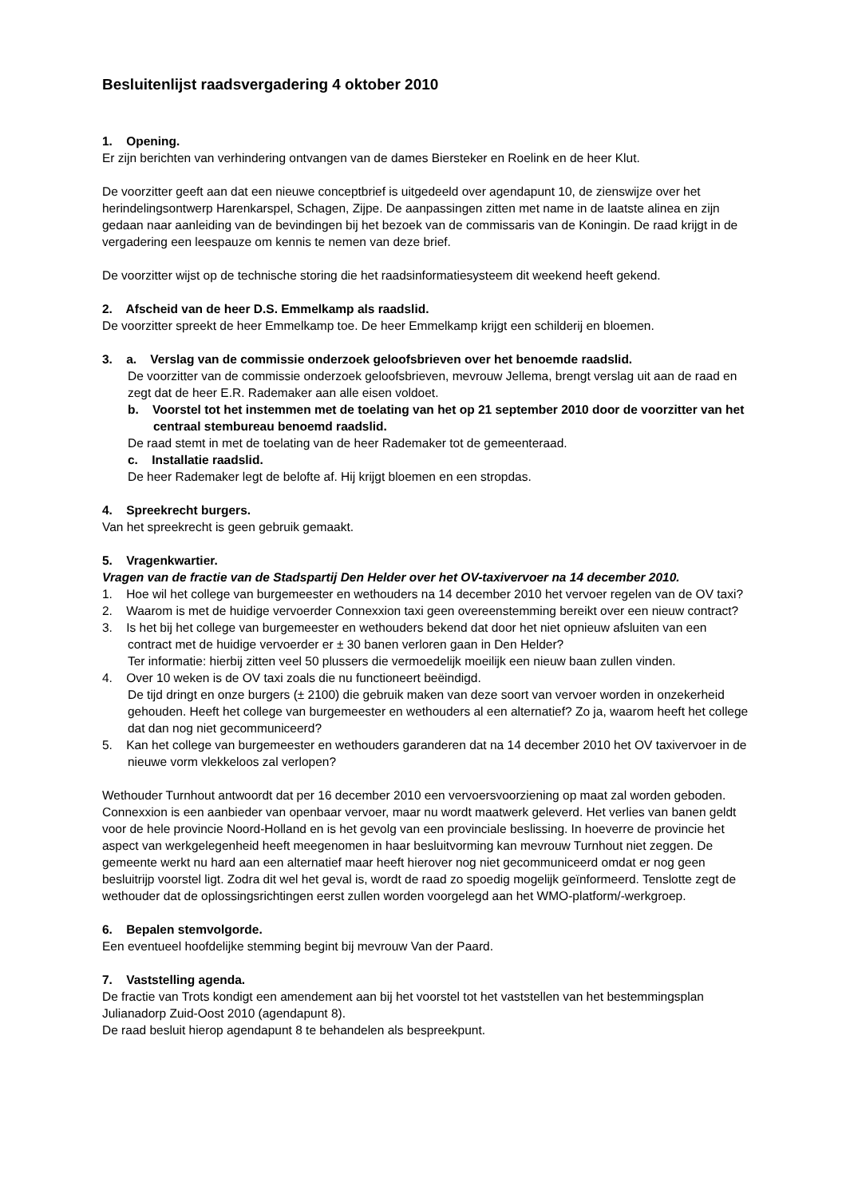Besluitenlijst raadsvergadering 4 oktober 2010
1. Opening.
Er zijn berichten van verhindering ontvangen van de dames Biersteker en Roelink en de heer Klut.
De voorzitter geeft aan dat een nieuwe conceptbrief is uitgedeeld over agendapunt 10, de zienswijze over het herindelingsontwerp Harenkarspel, Schagen, Zijpe. De aanpassingen zitten met name in de laatste alinea en zijn gedaan naar aanleiding van de bevindingen bij het bezoek van de commissaris van de Koningin. De raad krijgt in de vergadering een leespauze om kennis te nemen van deze brief.
De voorzitter wijst op de technische storing die het raadsinformatiesysteem dit weekend heeft gekend.
2. Afscheid van de heer D.S. Emmelkamp als raadslid.
De voorzitter spreekt de heer Emmelkamp toe. De heer Emmelkamp krijgt een schilderij en bloemen.
3. a. Verslag van de commissie onderzoek geloofsbrieven over het benoemde raadslid.
De voorzitter van de commissie onderzoek geloofsbrieven, mevrouw Jellema, brengt verslag uit aan de raad en zegt dat de heer E.R. Rademaker aan alle eisen voldoet.
b. Voorstel tot het instemmen met de toelating van het op 21 september 2010 door de voorzitter van het centraal stembureau benoemd raadslid.
De raad stemt in met de toelating van de heer Rademaker tot de gemeenteraad.
c. Installatie raadslid.
De heer Rademaker legt de belofte af. Hij krijgt bloemen en een stropdas.
4. Spreekrecht burgers.
Van het spreekrecht is geen gebruik gemaakt.
5. Vragenkwartier.
Vragen van de fractie van de Stadspartij Den Helder over het OV-taxivervoer na 14 december 2010.
1. Hoe wil het college van burgemeester en wethouders na 14 december 2010 het vervoer regelen van de OV taxi?
2. Waarom is met de huidige vervoerder Connexxion taxi geen overeenstemming bereikt over een nieuw contract?
3. Is het bij het college van burgemeester en wethouders bekend dat door het niet opnieuw afsluiten van een contract met de huidige vervoerder er ± 30 banen verloren gaan in Den Helder?
Ter informatie: hierbij zitten veel 50 plussers die vermoedelijk moeilijk een nieuw baan zullen vinden.
4. Over 10 weken is de OV taxi zoals die nu functioneert beëindigd.
De tijd dringt en onze burgers (± 2100) die gebruik maken van deze soort van vervoer worden in onzekerheid gehouden. Heeft het college van burgemeester en wethouders al een alternatief? Zo ja, waarom heeft het college dat dan nog niet gecommuniceerd?
5. Kan het college van burgemeester en wethouders garanderen dat na 14 december 2010 het OV taxivervoer in de nieuwe vorm vlekkeloos zal verlopen?
Wethouder Turnhout antwoordt dat per 16 december 2010 een vervoersvoorziening op maat zal worden geboden. Connexxion is een aanbieder van openbaar vervoer, maar nu wordt maatwerk geleverd. Het verlies van banen geldt voor de hele provincie Noord-Holland en is het gevolg van een provinciale beslissing. In hoeverre de provincie het aspect van werkgelegenheid heeft meegenomen in haar besluitvorming kan mevrouw Turnhout niet zeggen. De gemeente werkt nu hard aan een alternatief maar heeft hierover nog niet gecommuniceerd omdat er nog geen besluitrijp voorstel ligt. Zodra dit wel het geval is, wordt de raad zo spoedig mogelijk geïnformeerd. Tenslotte zegt de wethouder dat de oplossingsrichtingen eerst zullen worden voorgelegd aan het WMO-platform/-werkgroep.
6. Bepalen stemvolgorde.
Een eventueel hoofdelijke stemming begint bij mevrouw Van der Paard.
7. Vaststelling agenda.
De fractie van Trots kondigt een amendement aan bij het voorstel tot het vaststellen van het bestemmingsplan Julianadorp Zuid-Oost 2010 (agendapunt 8).
De raad besluit hierop agendapunt 8 te behandelen als bespreekpunt.